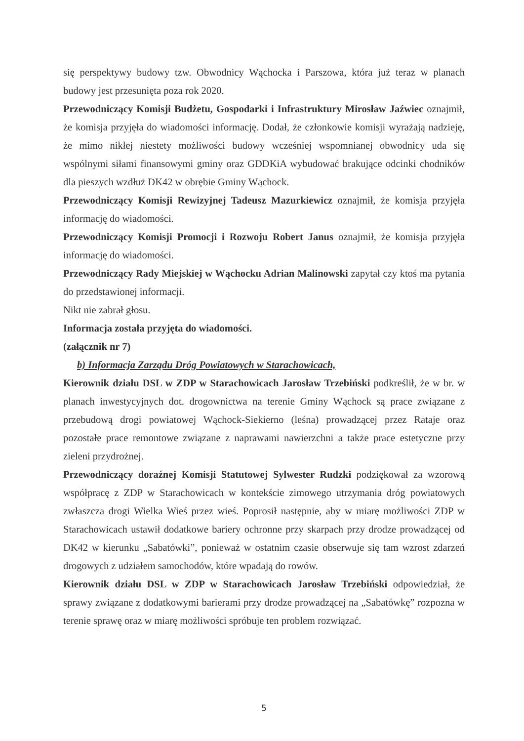się perspektywy budowy tzw. Obwodnicy Wąchocka i Parszowa, która już teraz w planach budowy jest przesunięta poza rok 2020.
Przewodniczący Komisji Budżetu, Gospodarki i Infrastruktury Mirosław Jaźwiec oznajmił, że komisja przyjęła do wiadomości informację. Dodał, że członkowie komisji wyrażają nadzieję, że mimo nikłej niestety możliwości budowy wcześniej wspomnianej obwodnicy uda się wspólnymi siłami finansowymi gminy oraz GDDKiA wybudować brakujące odcinki chodników dla pieszych wzdłuż DK42 w obrębie Gminy Wąchock.
Przewodniczący Komisji Rewizyjnej Tadeusz Mazurkiewicz oznajmił, że komisja przyjęła informację do wiadomości.
Przewodniczący Komisji Promocji i Rozwoju Robert Janus oznajmił, że komisja przyjęła informację do wiadomości.
Przewodniczący Rady Miejskiej w Wąchocku Adrian Malinowski zapytał czy ktoś ma pytania do przedstawionej informacji.
Nikt nie zabrał głosu.
Informacja została przyjęta do wiadomości.
(załącznik nr 7)
b) Informacja Zarządu Dróg Powiatowych w Starachowicach,
Kierownik działu DSL w ZDP w Starachowicach Jarosław Trzebiński podkreślił, że w br. w planach inwestycyjnych dot. drogownictwa na terenie Gminy Wąchock są prace związane z przebudową drogi powiatowej Wąchock-Siekierno (leśna) prowadzącej przez Rataje oraz pozostałe prace remontowe związane z naprawami nawierzchni a także prace estetyczne przy zieleni przydrożnej.
Przewodniczący doraźnej Komisji Statutowej Sylwester Rudzki podziękował za wzorową współpracę z ZDP w Starachowicach w kontekście zimowego utrzymania dróg powiatowych zwłaszcza drogi Wielka Wieś przez wieś. Poprosił następnie, aby w miarę możliwości ZDP w Starachowicach ustawił dodatkowe bariery ochronne przy skarpach przy drodze prowadzącej od DK42 w kierunku „Sabatówki”, ponieważ w ostatnim czasie obserwuje się tam wzrost zdarzeń drogowych z udziałem samochodów, które wpadają do rowów.
Kierownik działu DSL w ZDP w Starachowicach Jarosław Trzebiński odpowiedział, że sprawy związane z dodatkowymi barierami przy drodze prowadzącej na „Sabatówkę” rozpozna w terenie sprawę oraz w miarę możliwości spróbuje ten problem rozwiązać.
5